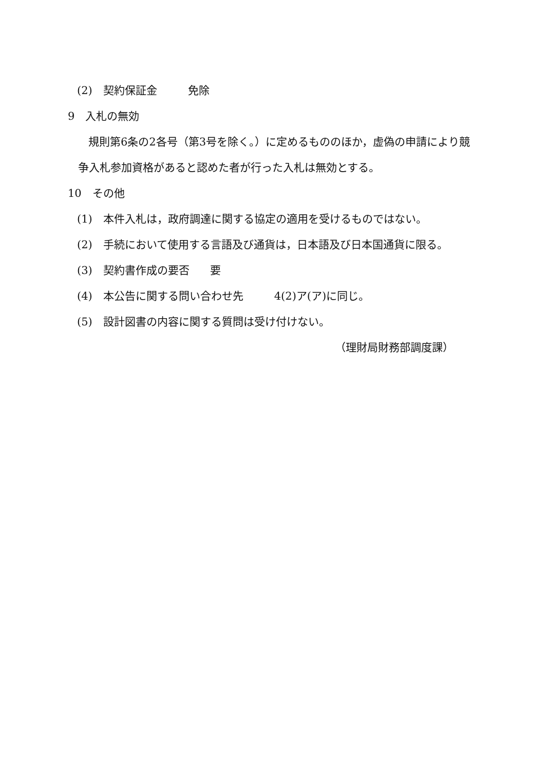(2)　契約保証金 免除
9　入札の無効
規則第6条の2各号（第3号を除く。）に定めるもののほか，虚偽の申請により競
争入札参加資格があると認めた者が行った入札は無効とする。
10　その他
(1)　本件入札は，政府調達に関する協定の適用を受けるものではない。
(2)　手続において使用する言語及び通貨は，日本語及び日本国通貨に限る。
(3)　契約書作成の要否 要
(4)　本公告に関する問い合わせ先 4(2)ア(ア)に同じ。
(5)　設計図書の内容に関する質問は受け付けない。
（理財局財務部調度課）